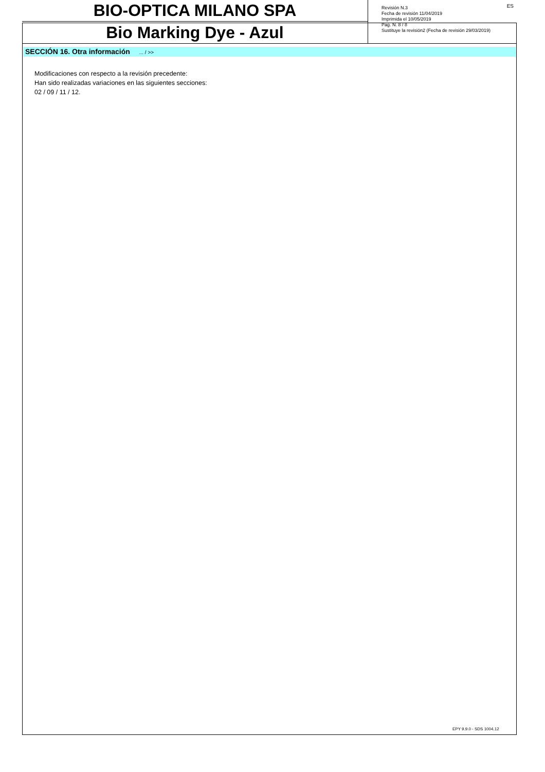BIO-OPTICA MILANO SPA
Bio Marking Dye - Azul
ES
Revisión N.3
Fecha de revisión 11/04/2019
Imprimida el 10/05/2019
Pag. N. 8 / 8
Sustituye la revisión2 (Fecha de revisión 29/03/2019)
SECCIÓN 16. Otra información ... / >>
Modificaciones con respecto a la revisión precedente:
Han sido realizadas variaciones en las siguientes secciones:
02 / 09 / 11 / 12.
EPY 9.9.0 - SDS 1004.12